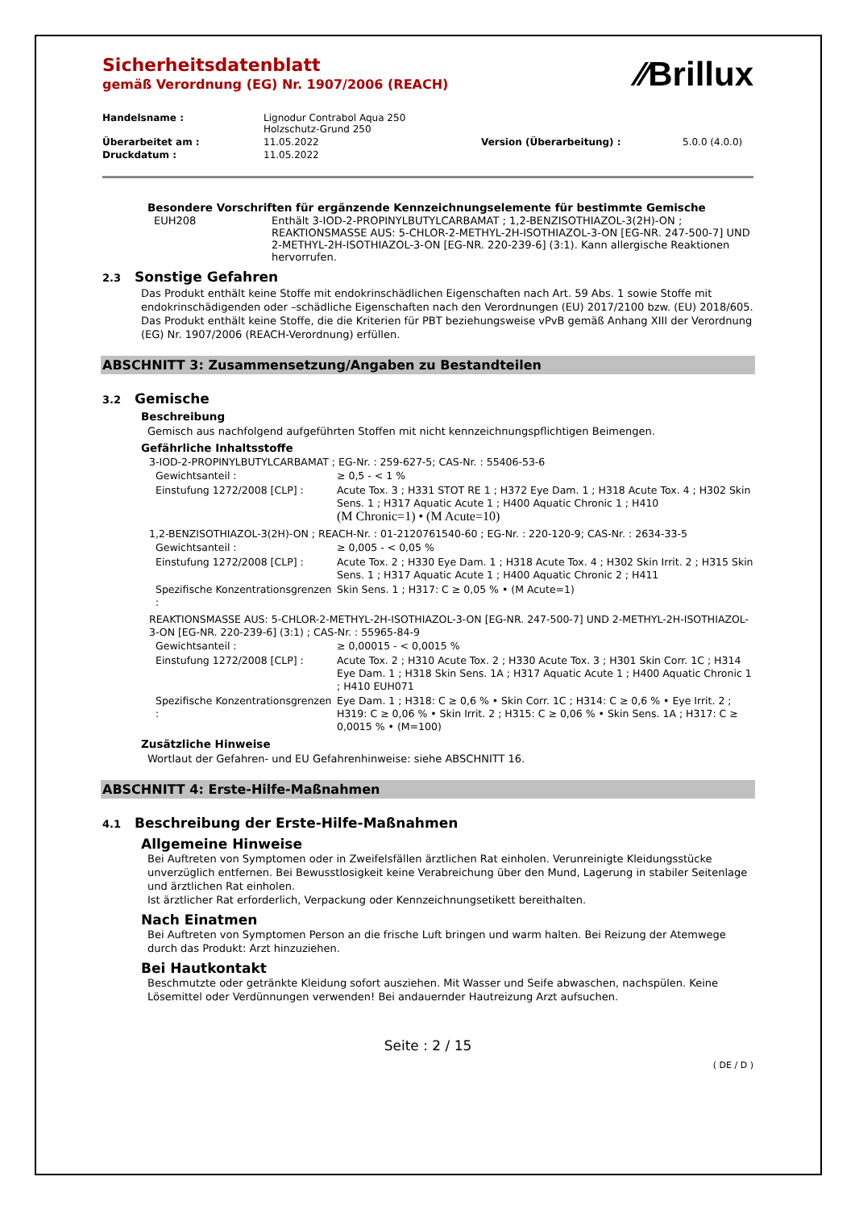⁄⁄Brillux
Sicherheitsdatenblatt
gemäß Verordnung (EG) Nr. 1907/2006 (REACH)
| Handelsname : | Lignodur Contrabol Aqua 250 Holzschutz-Grund 250 | | |
| Überarbeitet am : | 11.05.2022 | Version (Überarbeitung) : | 5.0.0 (4.0.0) |
| Druckdatum : | 11.05.2022 | | |
Besondere Vorschriften für ergänzende Kennzeichnungselemente für bestimmte Gemische
| EUH208 | Enthält 3-IOD-2-PROPINYLBUTYLCARBAMAT ; 1,2-BENZISOTHIAZOL-3(2H)-ON ; REAKTIONSMASSE AUS: 5-CHLOR-2-METHYL-2H-ISOTHIAZOL-3-ON [EG-NR. 247-500-7] UND 2-METHYL-2H-ISOTHIAZOL-3-ON [EG-NR. 220-239-6] (3:1). Kann allergische Reaktionen hervorrufen. |
2.3 Sonstige Gefahren
Das Produkt enthält keine Stoffe mit endokrinschädlichen Eigenschaften nach Art. 59 Abs. 1 sowie Stoffe mit endokrinschädigenden oder –schädliche Eigenschaften nach den Verordnungen (EU) 2017/2100 bzw. (EU) 2018/605. Das Produkt enthält keine Stoffe, die die Kriterien für PBT beziehungsweise vPvB gemäß Anhang XIII der Verordnung (EG) Nr. 1907/2006 (REACH-Verordnung) erfüllen.
ABSCHNITT 3: Zusammensetzung/Angaben zu Bestandteilen
3.2 Gemische
Beschreibung
Gemisch aus nachfolgend aufgeführten Stoffen mit nicht kennzeichnungspflichtigen Beimengen.
Gefährliche Inhaltsstoffe
3-IOD-2-PROPINYLBUTYLCARBAMAT ; EG-Nr. : 259-627-5; CAS-Nr. : 55406-53-6
| Gewichtsanteil : | ≥ 0,5 - < 1 % |
| Einstufung 1272/2008 [CLP] : | Acute Tox. 3 ; H331 STOT RE 1 ; H372 Eye Dam. 1 ; H318 Acute Tox. 4 ; H302 Skin Sens. 1 ; H317 Aquatic Acute 1 ; H400 Aquatic Chronic 1 ; H410 (M Chronic=1) • (M Acute=10) |
1,2-BENZISOTHIAZOL-3(2H)-ON ; REACH-Nr. : 01-2120761540-60 ; EG-Nr. : 220-120-9; CAS-Nr. : 2634-33-5
| Gewichtsanteil : | ≥ 0,005 - < 0,05 % |
| Einstufung 1272/2008 [CLP] : | Acute Tox. 2 ; H330 Eye Dam. 1 ; H318 Acute Tox. 4 ; H302 Skin Irrit. 2 ; H315 Skin Sens. 1 ; H317 Aquatic Acute 1 ; H400 Aquatic Chronic 2 ; H411 |
| Spezifische Konzentrationsgrenzen : | Skin Sens. 1 ; H317: C ≥ 0,05 % • (M Acute=1) |
REAKTIONSMASSE AUS: 5-CHLOR-2-METHYL-2H-ISOTHIAZOL-3-ON [EG-NR. 247-500-7] UND 2-METHYL-2H-ISOTHIAZOL-3-ON [EG-NR. 220-239-6] (3:1) ; CAS-Nr. : 55965-84-9
| Gewichtsanteil : | ≥ 0,00015 - < 0,0015 % |
| Einstufung 1272/2008 [CLP] : | Acute Tox. 2 ; H310 Acute Tox. 2 ; H330 Acute Tox. 3 ; H301 Skin Corr. 1C ; H314 Eye Dam. 1 ; H318 Skin Sens. 1A ; H317 Aquatic Acute 1 ; H400 Aquatic Chronic 1 ; H410 EUH071 |
| Spezifische Konzentrationsgrenzen : | Eye Dam. 1 ; H318: C ≥ 0,6 % • Skin Corr. 1C ; H314: C ≥ 0,6 % • Eye Irrit. 2 ; H319: C ≥ 0,06 % • Skin Irrit. 2 ; H315: C ≥ 0,06 % • Skin Sens. 1A ; H317: C ≥ 0,0015 % • (M=100) |
Zusätzliche Hinweise
Wortlaut der Gefahren- und EU Gefahrenhinweise: siehe ABSCHNITT 16.
ABSCHNITT 4: Erste-Hilfe-Maßnahmen
4.1 Beschreibung der Erste-Hilfe-Maßnahmen
Allgemeine Hinweise
Bei Auftreten von Symptomen oder in Zweifelsfällen ärztlichen Rat einholen. Verunreinigte Kleidungsstücke unverzüglich entfernen. Bei Bewusstlosigkeit keine Verabreichung über den Mund, Lagerung in stabiler Seitenlage und ärztlichen Rat einholen.
Ist ärztlicher Rat erforderlich, Verpackung oder Kennzeichnungsetikett bereithalten.
Nach Einatmen
Bei Auftreten von Symptomen Person an die frische Luft bringen und warm halten. Bei Reizung der Atemwege durch das Produkt: Arzt hinzuziehen.
Bei Hautkontakt
Beschmutzte oder getränkte Kleidung sofort ausziehen. Mit Wasser und Seife abwaschen, nachspülen. Keine Lösemittel oder Verdünnungen verwenden! Bei andauernder Hautreizung Arzt aufsuchen.
Seite : 2 / 15
( DE / D )